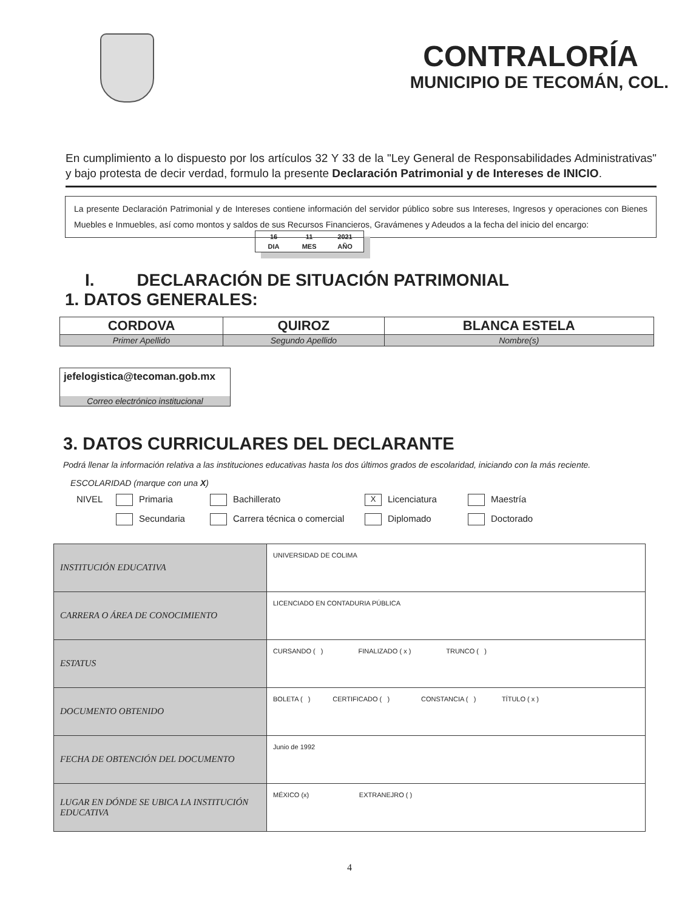CONTRALORÍA
MUNICIPIO DE TECOMÁN, COL.
En cumplimiento a lo dispuesto por los artículos 32 Y 33 de la "Ley General de Responsabilidades Administrativas" y bajo protesta de decir verdad, formulo la presente Declaración Patrimonial y de Intereses de INICIO.
La presente Declaración Patrimonial y de Intereses contiene información del servidor público sobre sus Intereses, Ingresos y operaciones con Bienes Muebles e Inmuebles, así como montos y saldos de sus Recursos Financieros, Gravámenes y Adeudos a la fecha del inicio del encargo:
| 16 | 11 | 2021 |
| DIA | MES | AÑO |
I. DECLARACIÓN DE SITUACIÓN PATRIMONIAL
1. DATOS GENERALES:
| CORDOVA | QUIROZ | BLANCA ESTELA |
| Primer Apellido | Segundo Apellido | Nombre(s) |
jefelogistica@tecoman.gob.mx
Correo electrónico institucional
3. DATOS CURRICULARES DEL DECLARANTE
Podrá llenar la información relativa a las instituciones educativas hasta los dos últimos grados de escolaridad, iniciando con la más reciente.
ESCOLARIDAD (marque con una X)
NIVEL Primaria Bachillerato X Licenciatura Maestría Secundaria Carrera técnica o comercial Diplomado Doctorado
| INSTITUCIÓN EDUCATIVA | UNIVERSIDAD DE COLIMA |
| CARRERA O ÁREA DE CONOCIMIENTO | LICENCIADO EN CONTADURIA PÚBLICA |
| ESTATUS | CURSANDO ( ) FINALIZADO ( x ) TRUNCO ( ) |
| DOCUMENTO OBTENIDO | BOLETA ( ) CERTIFICADO ( ) CONSTANCIA ( ) TÍTULO ( x ) |
| FECHA DE OBTENCIÓN DEL DOCUMENTO | Junio de 1992 |
| LUGAR EN DÓNDE SE UBICA LA INSTITUCIÓN EDUCATIVA | MÉXICO (x) EXTRANEJRO ( ) |
4